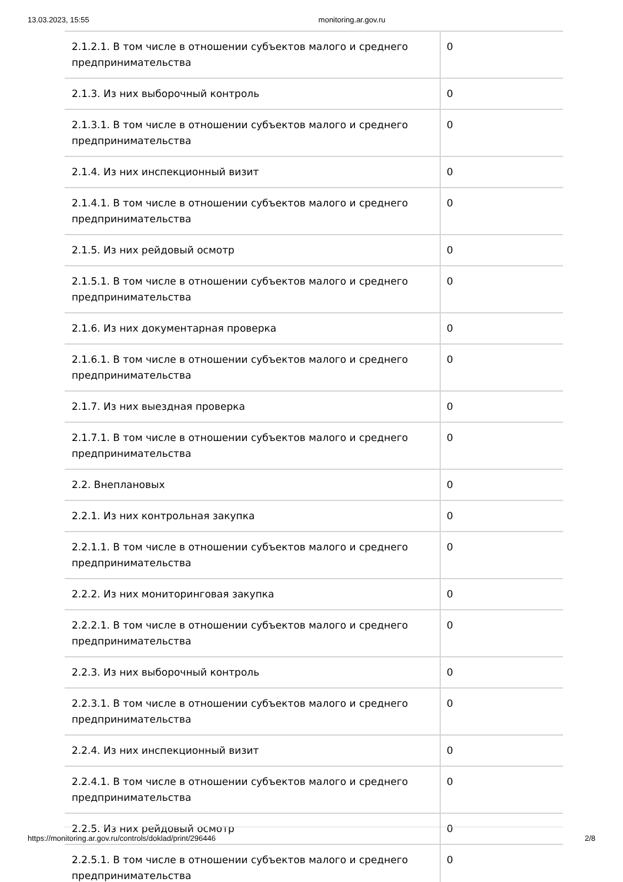13.03.2023, 15:55 monitoring.ar.gov.ru
| 2.1.2.1. В том числе в отношении субъектов малого и среднего предпринимательства | 0 |
| 2.1.3. Из них выборочный контроль | 0 |
| 2.1.3.1. В том числе в отношении субъектов малого и среднего предпринимательства | 0 |
| 2.1.4. Из них инспекционный визит | 0 |
| 2.1.4.1. В том числе в отношении субъектов малого и среднего предпринимательства | 0 |
| 2.1.5. Из них рейдовый осмотр | 0 |
| 2.1.5.1. В том числе в отношении субъектов малого и среднего предпринимательства | 0 |
| 2.1.6. Из них документарная проверка | 0 |
| 2.1.6.1. В том числе в отношении субъектов малого и среднего предпринимательства | 0 |
| 2.1.7. Из них выездная проверка | 0 |
| 2.1.7.1. В том числе в отношении субъектов малого и среднего предпринимательства | 0 |
| 2.2. Внеплановых | 0 |
| 2.2.1. Из них контрольная закупка | 0 |
| 2.2.1.1. В том числе в отношении субъектов малого и среднего предпринимательства | 0 |
| 2.2.2. Из них мониторинговая закупка | 0 |
| 2.2.2.1. В том числе в отношении субъектов малого и среднего предпринимательства | 0 |
| 2.2.3. Из них выборочный контроль | 0 |
| 2.2.3.1. В том числе в отношении субъектов малого и среднего предпринимательства | 0 |
| 2.2.4. Из них инспекционный визит | 0 |
| 2.2.4.1. В том числе в отношении субъектов малого и среднего предпринимательства | 0 |
| 2.2.5. Из них рейдовый осмотр | 0 |
| 2.2.5.1. В том числе в отношении субъектов малого и среднего предпринимательства | 0 |
https://monitoring.ar.gov.ru/controls/doklad/print/296446 2/8